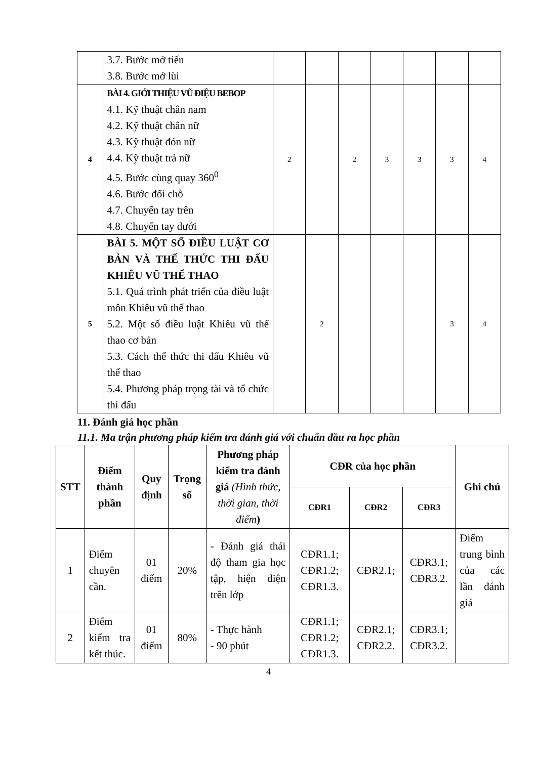| | 3.7. Bước mở tiến 3.8. Bước mở lùi | | | | | | | |
| 4 | BÀI 4. GIỚI THIỆU VŨ ĐIỆU BEBOP 4.1. Kỹ thuật chân nam 4.2. Kỹ thuật chân nữ 4.3. Kỹ thuật đón nữ 4.4. Kỹ thuật trả nữ 4.5. Bước cùng quay 360<sup>0</sup> 4.6. Bước đổi chỗ 4.7. Chuyển tay trên 4.8. Chuyển tay dưới | 2 | | 2 | 3 | 3 | 3 | 4 |
| 5 | BÀI 5. MỘT SỐ ĐIỀU LUẬT CƠ BẢN VÀ THỂ THỨC THI ĐẤU KHIÊU VŨ THỂ THAO 5.1. Quá trình phát triển của điều luật môn Khiêu vũ thể thao 5.2. Một số điều luật Khiêu vũ thể thao cơ bản 5.3. Cách thể thức thi đấu Khiêu vũ thể thao 5.4. Phương pháp trọng tài và tổ chức thi đấu | | 2 | | | | 3 | 4 |
11. Đánh giá học phần
11.1. Ma trận phương pháp kiểm tra đánh giá với chuẩn đầu ra học phần
| STT | Điểm thành phần | Quy định | Trọng số | Phương pháp kiểm tra đánh giá (Hình thức, thời gian, thời điểm ) | CĐR của học phần | | | Ghi chú |
| --- | --- | --- | --- | --- | --- | --- | --- | --- |
| | | | | | CĐR1 | CĐR2 | CĐR3 | |
| 1 | Điểm chuyên cần. | 01 điểm | 20% | - Đánh giá thái độ tham gia học tập, hiện diện trên lớp | CĐR1.1; CĐR1.2; CĐR1.3. | CĐR2.1; | CĐR3.1; CĐR3.2. | Điểm trung bình của các lần đánh giá |
| 2 | Điểm kiểm tra kết thúc. | 01 điểm | 80% | - Thực hành - 90 phút | CĐR1.1; CĐR1.2; CĐR1.3. | CĐR2.1; CĐR2.2. | CĐR3.1; CĐR3.2. | |
4